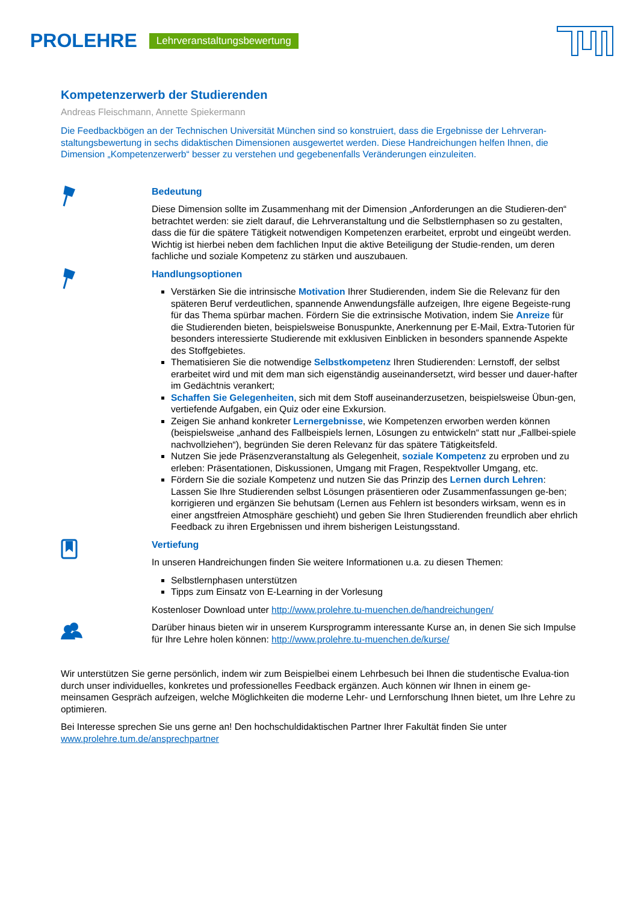PROLEHRE Lehrveranstaltungsbewertung
Kompetenzerwerb der Studierenden
Andreas Fleischmann, Annette Spiekermann
Die Feedbackbögen an der Technischen Universität München sind so konstruiert, dass die Ergebnisse der Lehrveran-staltungsbewertung in sechs didaktischen Dimensionen ausgewertet werden. Diese Handreichungen helfen Ihnen, die Dimension „Kompetenzerwerb“ besser zu verstehen und gegebenenfalls Veränderungen einzuleiten.
Bedeutung
Diese Dimension sollte im Zusammenhang mit der Dimension „Anforderungen an die Studieren-den“ betrachtet werden: sie zielt darauf, die Lehrveranstaltung und die Selbstlernphasen so zu gestalten, dass die für die spätere Tätigkeit notwendigen Kompetenzen erarbeitet, erprobt und eingeübt werden. Wichtig ist hierbei neben dem fachlichen Input die aktive Beteiligung der Studie-renden, um deren fachliche und soziale Kompetenz zu stärken und auszubauen.
Handlungsoptionen
Verstärken Sie die intrinsische Motivation Ihrer Studierenden, indem Sie die Relevanz für den späteren Beruf verdeutlichen, spannende Anwendungsfälle aufzeigen, Ihre eigene Begeiste-rung für das Thema spürbar machen. Fördern Sie die extrinsische Motivation, indem Sie Anreize für die Studierenden bieten, beispielsweise Bonuspunkte, Anerkennung per E-Mail, Extra-Tutorien für besonders interessierte Studierende mit exklusiven Einblicken in besonders spannende Aspekte des Stoffgebietes.
Thematisieren Sie die notwendige Selbstkompetenz Ihren Studierenden: Lernstoff, der selbst erarbeitet wird und mit dem man sich eigenständig auseinandersetzt, wird besser und dauer-hafter im Gedächtnis verankert;
Schaffen Sie Gelegenheiten, sich mit dem Stoff auseinanderzusetzen, beispielsweise Übun-gen, vertiefende Aufgaben, ein Quiz oder eine Exkursion.
Zeigen Sie anhand konkreter Lernergebnisse, wie Kompetenzen erworben werden können (beispielsweise „anhand des Fallbeispiels lernen, Lösungen zu entwickeln“ statt nur „Fallbei-spiele nachvollziehen“), begründen Sie deren Relevanz für das spätere Tätigkeitsfeld.
Nutzen Sie jede Präsenzveranstaltung als Gelegenheit, soziale Kompetenz zu erproben und zu erleben: Präsentationen, Diskussionen, Umgang mit Fragen, Respektvoller Umgang, etc.
Fördern Sie die soziale Kompetenz und nutzen Sie das Prinzip des Lernen durch Lehren: Lassen Sie Ihre Studierenden selbst Lösungen präsentieren oder Zusammenfassungen ge-ben; korrigieren und ergänzen Sie behutsam (Lernen aus Fehlern ist besonders wirksam, wenn es in einer angstfreien Atmosphäre geschieht) und geben Sie Ihren Studierenden freundlich aber ehrlich Feedback zu ihren Ergebnissen und ihrem bisherigen Leistungsstand.
Vertiefung
In unseren Handreichungen finden Sie weitere Informationen u.a. zu diesen Themen:
Selbstlernphasen unterstützen
Tipps zum Einsatz von E-Learning in der Vorlesung
Kostenloser Download unter http://www.prolehre.tu-muenchen.de/handreichungen/
Darüber hinaus bieten wir in unserem Kursprogramm interessante Kurse an, in denen Sie sich Impulse für Ihre Lehre holen können: http://www.prolehre.tu-muenchen.de/kurse/
Wir unterstützen Sie gerne persönlich, indem wir zum Beispielbei einem Lehrbesuch bei Ihnen die studentische Evalua-tion durch unser individuelles, konkretes und professionelles Feedback ergänzen. Auch können wir Ihnen in einem ge-meinsamen Gespräch aufzeigen, welche Möglichkeiten die moderne Lehr- und Lernforschung Ihnen bietet, um Ihre Lehre zu optimieren.
Bei Interesse sprechen Sie uns gerne an! Den hochschuldidaktischen Partner Ihrer Fakultät finden Sie unter www.prolehre.tum.de/ansprechpartner